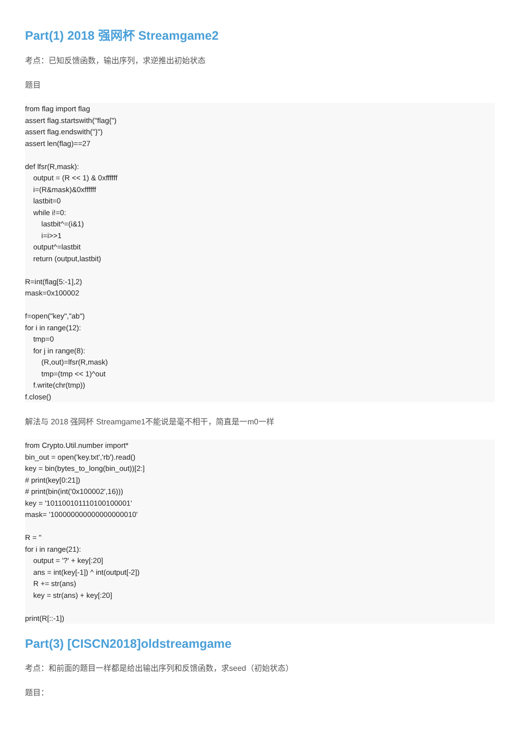Part(1) 2018 强网杯 Streamgame2
考点：已知反馈函数，输出序列，求逆推出初始状态
题目
from flag import flag
assert flag.startswith("flag{")
assert flag.endswith("}")
assert len(flag)==27

def lfsr(R,mask):
    output = (R << 1) & 0xffffff
    i=(R&mask)&0xffffff
    lastbit=0
    while i!=0:
        lastbit^=(i&1)
        i=i>>1
    output^=lastbit
    return (output,lastbit)

R=int(flag[5:-1],2)
mask=0x100002

f=open("key","ab")
for i in range(12):
    tmp=0
    for j in range(8):
        (R,out)=lfsr(R,mask)
        tmp=(tmp << 1)^out
    f.write(chr(tmp))
f.close()
解法与 2018 强网杯 Streamgame1不能说是毫不相干，简直是一m0一样
from Crypto.Util.number import*
bin_out = open('key.txt','rb').read()
key = bin(bytes_to_long(bin_out))[2:]
# print(key[0:21])
# print(bin(int('0x100002',16)))
key = '101100101110100100001'
mask= '100000000000000000010'

R = ''
for i in range(21):
    output = '?' + key[:20]
    ans = int(key[-1]) ^ int(output[-2])
    R += str(ans)
    key = str(ans) + key[:20]

print(R[::-1])
Part(3) [CISCN2018]oldstreamgame
考点：和前面的题目一样都是给出输出序列和反馈函数，求seed（初始状态）
题目：